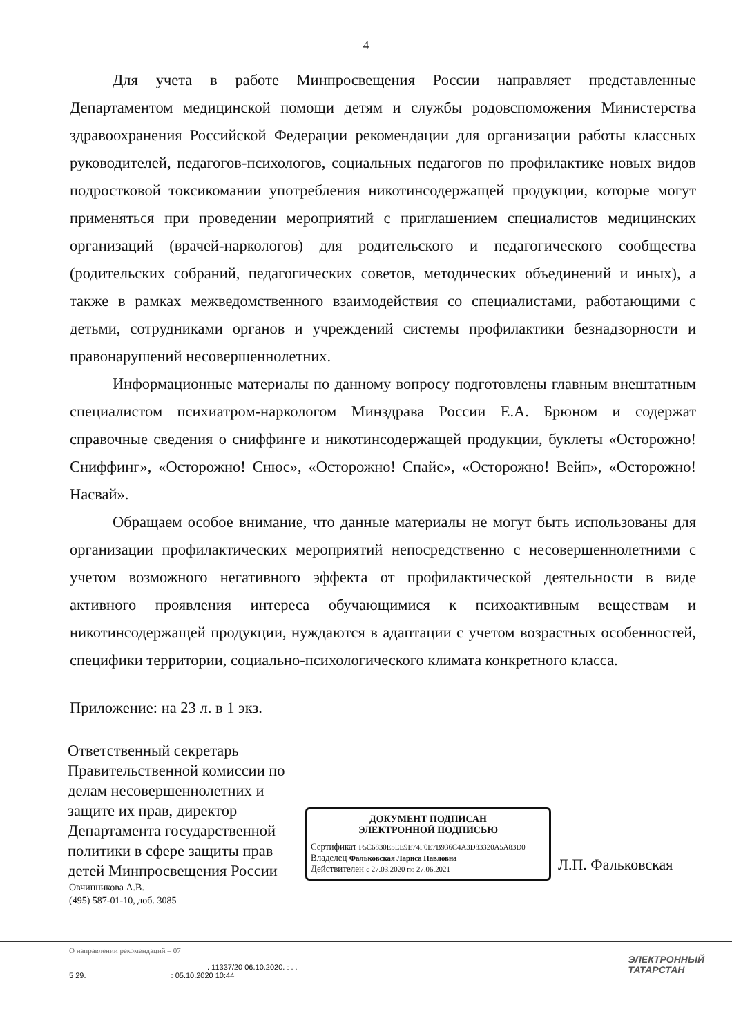4
Для учета в работе Минпросвещения России направляет представленные Департаментом медицинской помощи детям и службы родовспоможения Министерства здравоохранения Российской Федерации рекомендации для организации работы классных руководителей, педагогов-психологов, социальных педагогов по профилактике новых видов подростковой токсикомании употребления никотинсодержащей продукции, которые могут применяться при проведении мероприятий с приглашением специалистов медицинских организаций (врачей-наркологов) для родительского и педагогического сообщества (родительских собраний, педагогических советов, методических объединений и иных), а также в рамках межведомственного взаимодействия со специалистами, работающими с детьми, сотрудниками органов и учреждений системы профилактики безнадзорности и правонарушений несовершеннолетних.
Информационные материалы по данному вопросу подготовлены главным внештатным специалистом психиатром-наркологом Минздрава России Е.А. Брюном и содержат справочные сведения о сниффинге и никотинсодержащей продукции, буклеты «Осторожно! Сниффинг», «Осторожно! Снюс», «Осторожно! Спайс», «Осторожно! Вейп», «Осторожно! Насвай».
Обращаем особое внимание, что данные материалы не могут быть использованы для организации профилактических мероприятий непосредственно с несовершеннолетними с учетом возможного негативного эффекта от профилактической деятельности в виде активного проявления интереса обучающимися к психоактивным веществам и никотинсодержащей продукции, нуждаются в адаптации с учетом возрастных особенностей, специфики территории, социально-психологического климата конкретного класса.
Приложение: на 23 л. в 1 экз.
Ответственный секретарь Правительственной комиссии по делам несовершеннолетних и защите их прав, директор Департамента государственной политики в сфере защиты прав детей Минпросвещения России
ДОКУМЕНТ ПОДПИСАН
ЭЛЕКТРОННОЙ ПОДПИСЬЮ
Сертификат F5C6830E5EE9E74F0E7B936C4A3D83320A5A83D0
Владелец Фальковская Лариса Павловна
Действителен с 27.03.2020 по 27.06.2021
Л.П. Фальковская
Овчинникова А.В.
(495) 587-01-10, доб. 3085
О направлении рекомендаций – 07
. 11337/20 06.10.2020. : . .
5 29. : 05.10.2020 10:44
ЭЛЕКТРОННЫЙ
ТАТАРСТАН